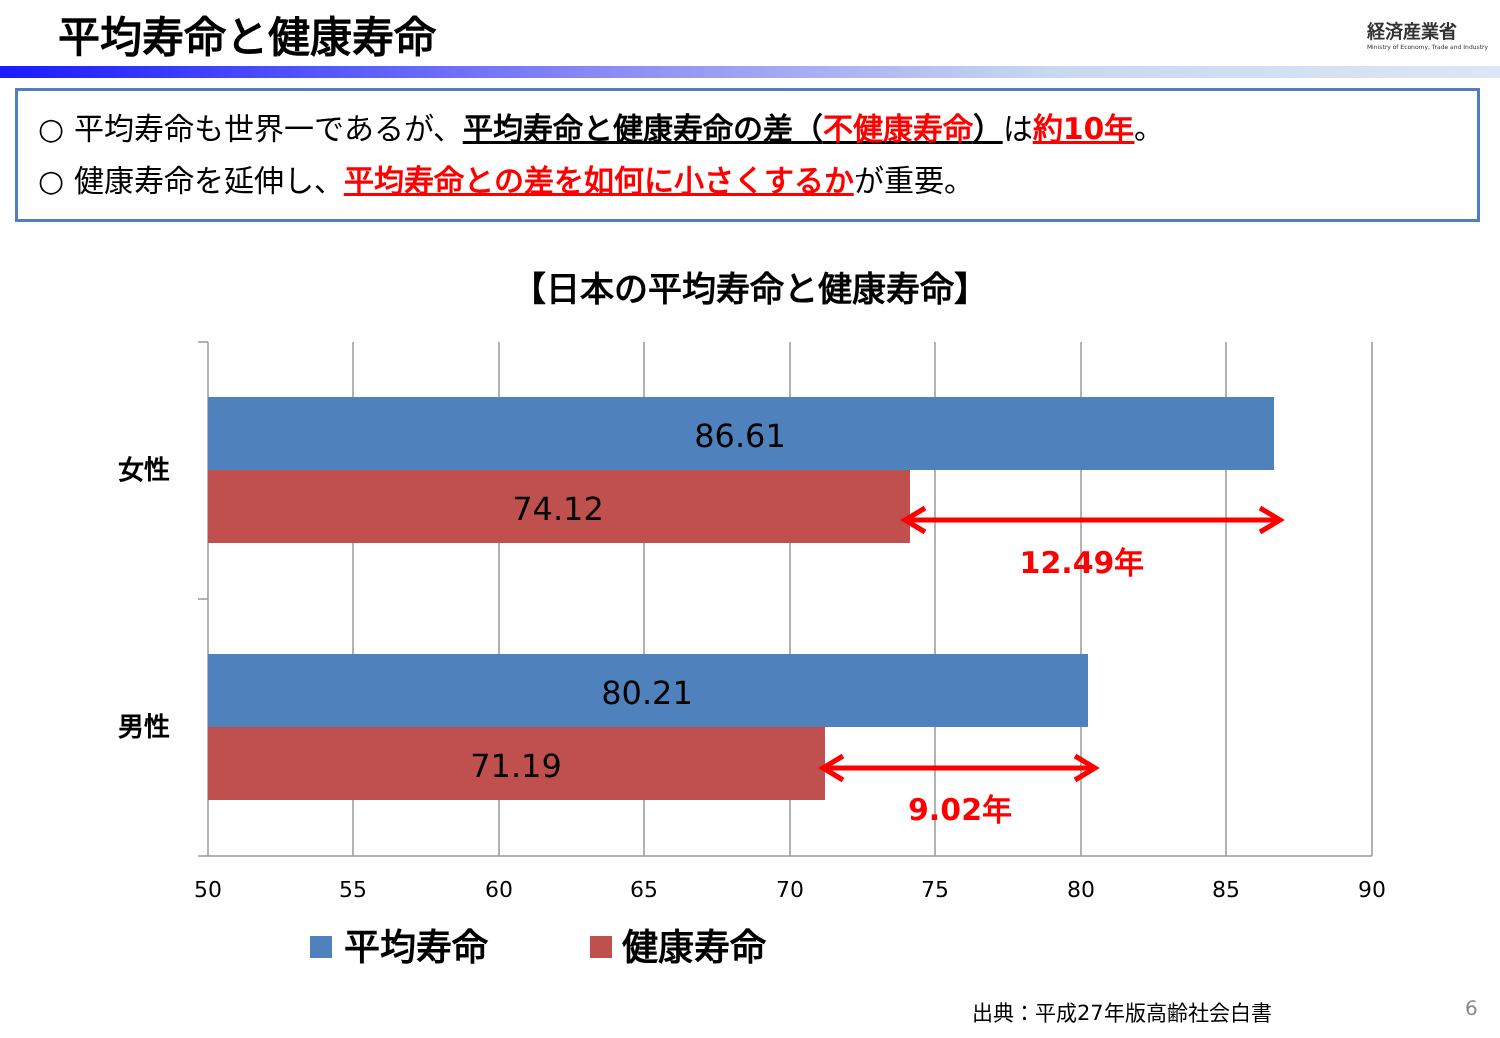平均寿命と健康寿命
経済産業省
Ministry of Economy, Trade and Industry
○ 平均寿命も世界一であるが、平均寿命と健康寿命の差（不健康寿命）は約10年。
○ 健康寿命を延伸し、平均寿命との差を如何に小さくするかが重要。
【日本の平均寿命と健康寿命】
86.61
74.12
80.21
71.19
女性
男性
12.49年
9.02年
50
55
60
65
70
75
80
85
90
平均寿命
健康寿命
出典：平成27年版高齢社会白書 6